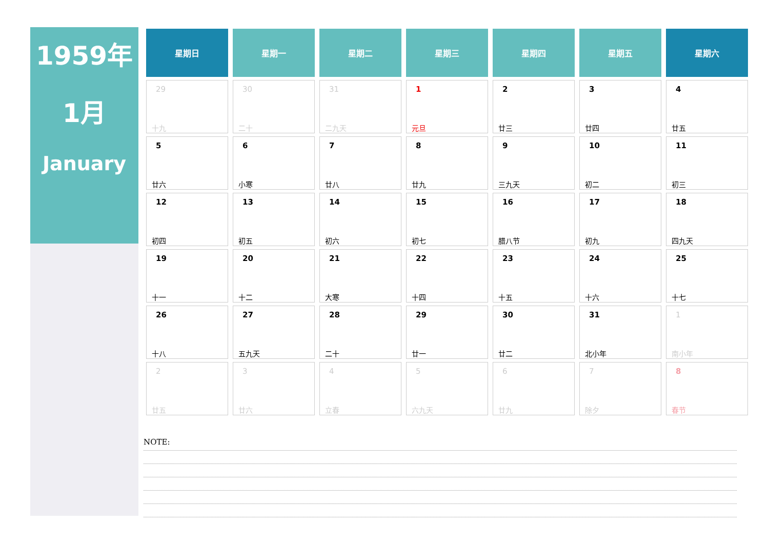1959年
1月
January
| 星期日 | 星期一 | 星期二 | 星期三 | 星期四 | 星期五 | 星期六 |
| --- | --- | --- | --- | --- | --- | --- |
| 29 十九 | 30 二十 | 31 二九天 | 1 元旦 | 2 廿三 | 3 廿四 | 4 廿五 |
| 5 廿六 | 6 小寒 | 7 廿八 | 8 廿九 | 9 三九天 | 10 初二 | 11 初三 |
| 12 初四 | 13 初五 | 14 初六 | 15 初七 | 16 腊八节 | 17 初九 | 18 四九天 |
| 19 十一 | 20 十二 | 21 大寒 | 22 十四 | 23 十五 | 24 十六 | 25 十七 |
| 26 十八 | 27 五九天 | 28 二十 | 29 廿一 | 30 廿二 | 31 北小年 | 1 南小年 |
| 2 廿五 | 3 廿六 | 4 立春 | 5 六九天 | 6 廿九 | 7 除夕 | 8 春节 |
NOTE: